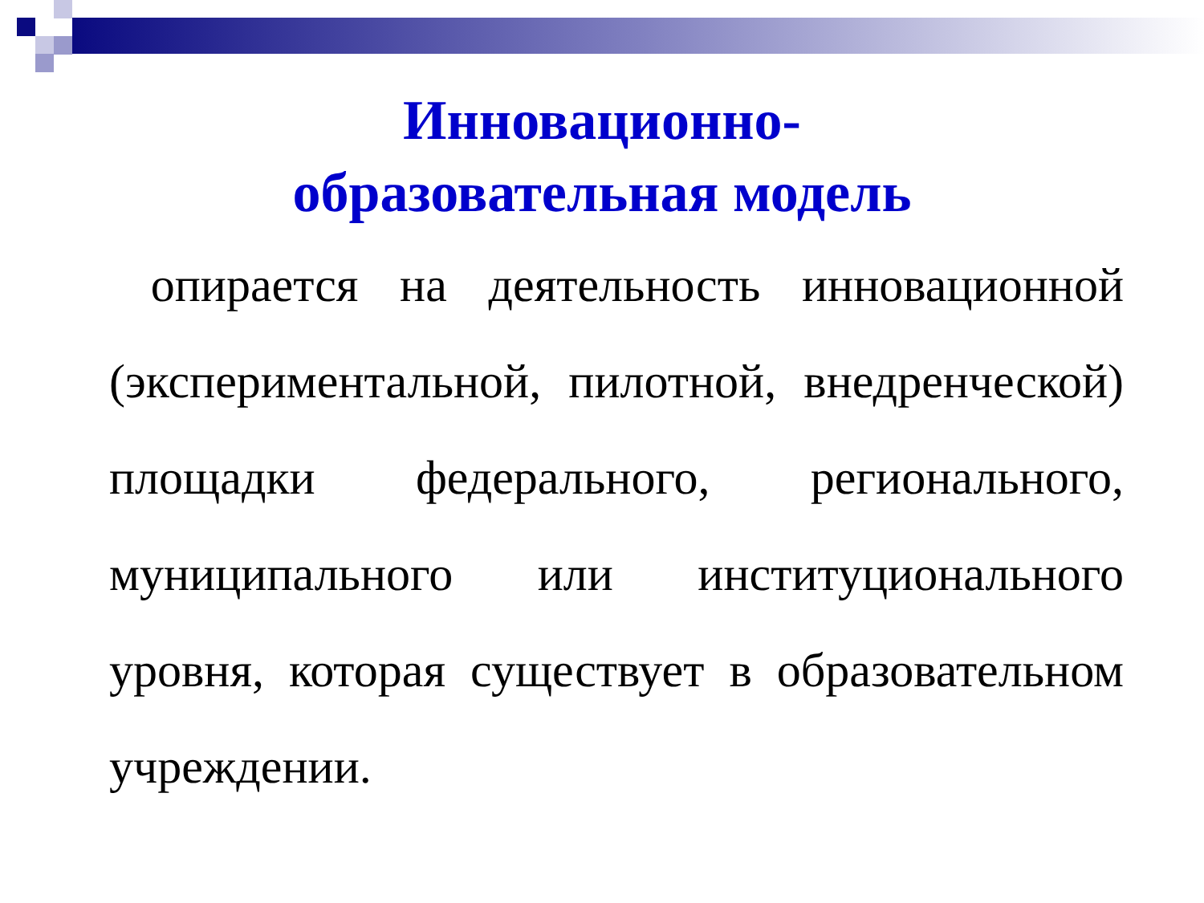Инновационно- образовательная модель
опирается на деятельность инновационной (экспериментальной, пилотной, внедренческой) площадки федерального, регионального, муниципального или институционального уровня, которая существует в образовательном учреждении.